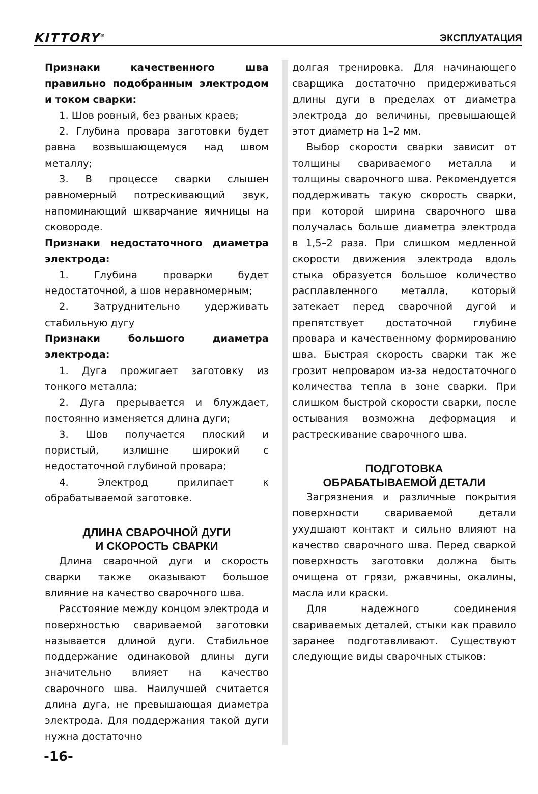KITTORY<sup>®</sup> ЭКСПЛУАТАЦИЯ
Признаки качественного шва правильно подобранным электродом и током сварки:
1. Шов ровный, без рваных краев;
2. Глубина провара заготовки будет равна возвышающемуся над швом металлу;
3. В процессе сварки слышен равномерный потрескивающий звук, напоминающий шкварчание яичницы на сковороде.
Признаки недостаточного диаметра электрода:
1. Глубина проварки будет недостаточной, а шов неравномерным;
2. Затруднительно удерживать стабильную дугу
Признаки большого диаметра электрода:
1. Дуга прожигает заготовку из тонкого металла;
2. Дуга прерывается и блуждает, постоянно изменяется длина дуги;
3. Шов получается плоский и пористый, излишне широкий с недостаточной глубиной провара;
4. Электрод прилипает к обрабатываемой заготовке.
ДЛИНА СВАРОЧНОЙ ДУГИ
И СКОРОСТЬ СВАРКИ
Длина сварочной дуги и скорость сварки также оказывают большое влияние на качество сварочного шва.
Расстояние между концом электрода и поверхностью свариваемой заготовки называется длиной дуги. Стабильное поддержание одинаковой длины дуги значительно влияет на качество сварочного шва. Наилучшей считается длина дуга, не превышающая диаметра электрода. Для поддержания такой дуги нужна достаточно
долгая тренировка. Для начинающего сварщика достаточно придерживаться длины дуги в пределах от диаметра электрода до величины, превышающей этот диаметр на 1–2 мм.
Выбор скорости сварки зависит от толщины свариваемого металла и толщины сварочного шва. Рекомендуется поддерживать такую скорость сварки, при которой ширина сварочного шва получалась больше диаметра электрода в 1,5–2 раза. При слишком медленной скорости движения электрода вдоль стыка образуется большое количество расплавленного металла, который затекает перед сварочной дугой и препятствует достаточной глубине провара и качественному формированию шва. Быстрая скорость сварки так же грозит непроваром из-за недостаточного количества тепла в зоне сварки. При слишком быстрой скорости сварки, после остывания возможна деформация и растрескивание сварочного шва.
ПОДГОТОВКА
ОБРАБАТЫВАЕМОЙ ДЕТАЛИ
Загрязнения и различные покрытия поверхности свариваемой детали ухудшают контакт и сильно влияют на качество сварочного шва. Перед сваркой поверхность заготовки должна быть очищена от грязи, ржавчины, окалины, масла или краски.
Для надежного соединения свариваемых деталей, стыки как правило заранее подготавливают. Существуют следующие виды сварочных стыков:
-16-